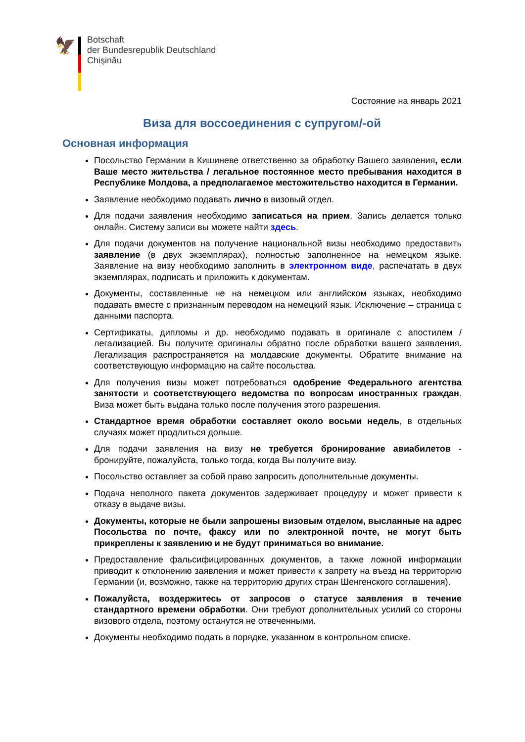🦅
Botschaft
der Bundesrepublik Deutschland
Chişinău
Состояние на январь 2021
Виза для воссоединения с супругом/-ой
Основная информация
Посольство Германии в Кишиневе ответственно за обработку Вашего заявления, если Ваше место жительства / легальное постоянное место пребывания находится в Республике Молдова, а предполагаемое местожительство находится в Германии.
Заявление необходимо подавать лично в визовый отдел.
Для подачи заявления необходимо записаться на прием. Запись делается только онлайн. Систему записи вы можете найти здесь.
Для подачи документов на получение национальной визы необходимо предоставить заявление (в двух экземплярах), полностью заполненное на немецком языке. Заявление на визу необходимо заполнить в электронном виде, распечатать в двух экземплярах, подписать и приложить к документам.
Документы, составленные не на немецком или английском языках, необходимо подавать вместе с признанным переводом на немецкий язык. Исключение – страница с данными паспорта.
Сертификаты, дипломы и др. необходимо подавать в оригинале с апостилем / легализацией. Вы получите оригиналы обратно после обработки вашего заявления. Легализация распространяется на молдавские документы. Обратите внимание на соответствующую информацию на сайте посольства.
Для получения визы может потребоваться одобрение Федерального агентства занятости и соответствующего ведомства по вопросам иностранных граждан. Виза может быть выдана только после получения этого разрешения.
Стандартное время обработки составляет около восьми недель, в отдельных случаях может продлиться дольше.
Для подачи заявления на визу не требуется бронирование авиабилетов - бронируйте, пожалуйста, только тогда, когда Вы получите визу.
Посольство оставляет за собой право запросить дополнительные документы.
Подача неполного пакета документов задерживает процедуру и может привести к отказу в выдаче визы.
Документы, которые не были запрошены визовым отделом, высланные на адрес Посольства по почте, факсу или по электронной почте, не могут быть прикреплены к заявлению и не будут приниматься во внимание.
Предоставление фальсифицированных документов, а также ложной информации приводит к отклонению заявления и может привести к запрету на въезд на территорию Германии (и, возможно, также на территорию других стран Шенгенского соглашения).
Пожалуйста, воздержитесь от запросов о статусе заявления в течение стандартного времени обработки. Они требуют дополнительных усилий со стороны визового отдела, поэтому останутся не отвеченными.
Документы необходимо подать в порядке, указанном в контрольном списке.